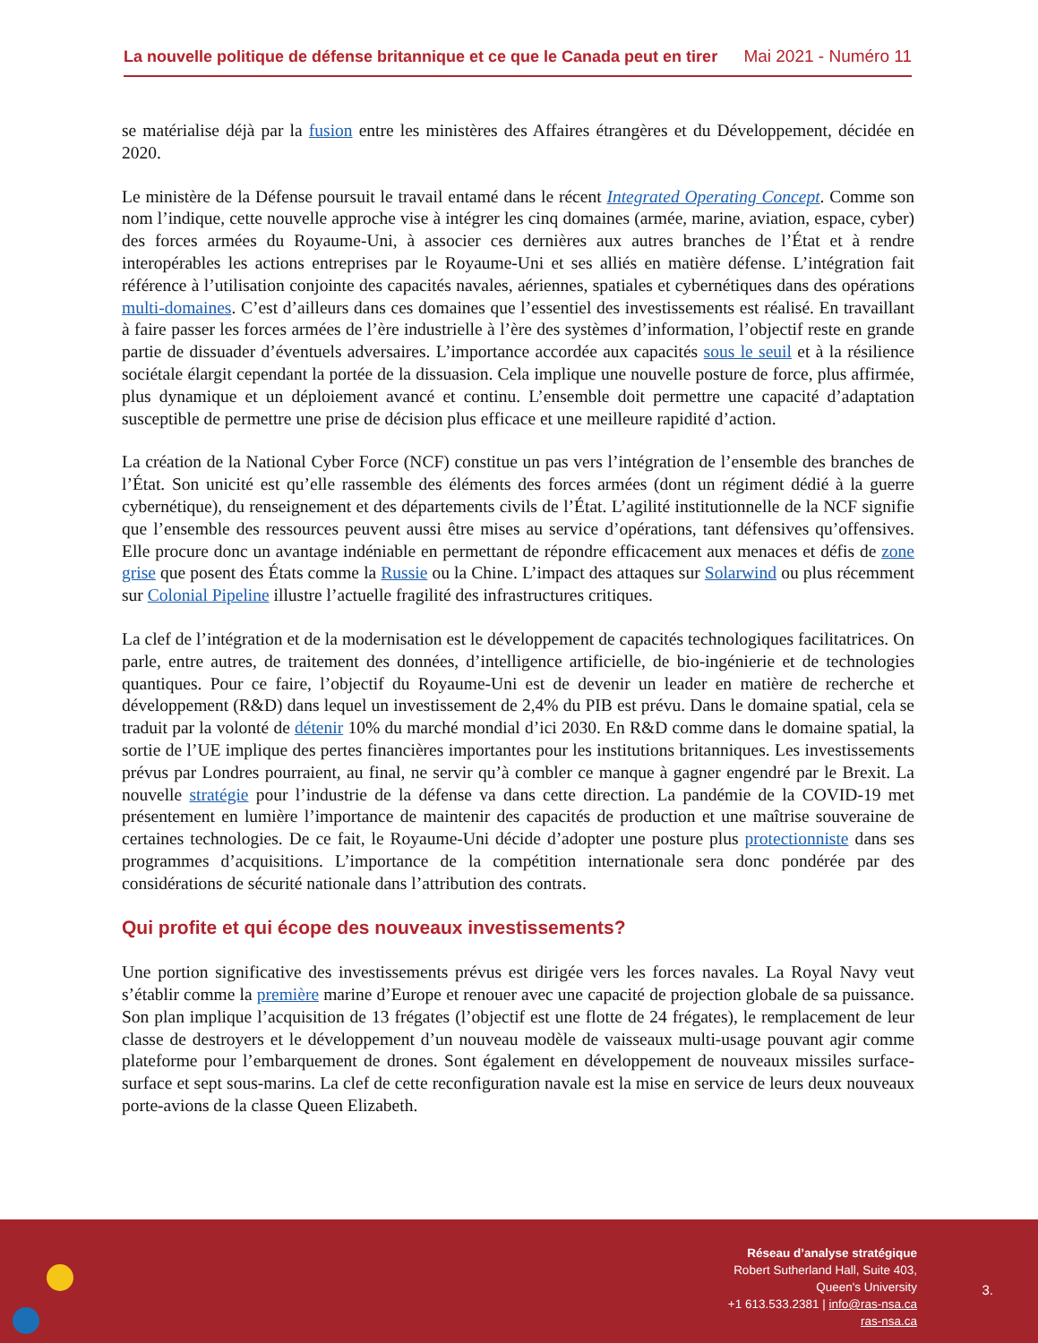La nouvelle politique de défense britannique et ce que le Canada peut en tirer Mai 2021 - Numéro 11
se matérialise déjà par la fusion entre les ministères des Affaires étrangères et du Développement, décidée en 2020.
Le ministère de la Défense poursuit le travail entamé dans le récent Integrated Operating Concept. Comme son nom l’indique, cette nouvelle approche vise à intégrer les cinq domaines (armée, marine, aviation, espace, cyber) des forces armées du Royaume-Uni, à associer ces dernières aux autres branches de l’État et à rendre interopérables les actions entreprises par le Royaume-Uni et ses alliés en matière défense. L’intégration fait référence à l’utilisation conjointe des capacités navales, aériennes, spatiales et cybernétiques dans des opérations multi-domaines. C’est d’ailleurs dans ces domaines que l’essentiel des investissements est réalisé. En travaillant à faire passer les forces armées de l’ère industrielle à l’ère des systèmes d’information, l’objectif reste en grande partie de dissuader d’éventuels adversaires. L’importance accordée aux capacités sous le seuil et à la résilience sociétale élargit cependant la portée de la dissuasion. Cela implique une nouvelle posture de force, plus affirmée, plus dynamique et un déploiement avancé et continu. L’ensemble doit permettre une capacité d’adaptation susceptible de permettre une prise de décision plus efficace et une meilleure rapidité d’action.
La création de la National Cyber Force (NCF) constitue un pas vers l’intégration de l’ensemble des branches de l’État. Son unicité est qu’elle rassemble des éléments des forces armées (dont un régiment dédié à la guerre cybernétique), du renseignement et des départements civils de l’État. L’agilité institutionnelle de la NCF signifie que l’ensemble des ressources peuvent aussi être mises au service d’opérations, tant défensives qu’offensives. Elle procure donc un avantage indéniable en permettant de répondre efficacement aux menaces et défis de zone grise que posent des États comme la Russie ou la Chine. L’impact des attaques sur Solarwind ou plus récemment sur Colonial Pipeline illustre l’actuelle fragilité des infrastructures critiques.
La clef de l’intégration et de la modernisation est le développement de capacités technologiques facilitatrices. On parle, entre autres, de traitement des données, d’intelligence artificielle, de bio-ingénierie et de technologies quantiques. Pour ce faire, l’objectif du Royaume-Uni est de devenir un leader en matière de recherche et développement (R&D) dans lequel un investissement de 2,4% du PIB est prévu. Dans le domaine spatial, cela se traduit par la volonté de détenir 10% du marché mondial d’ici 2030. En R&D comme dans le domaine spatial, la sortie de l’UE implique des pertes financières importantes pour les institutions britanniques. Les investissements prévus par Londres pourraient, au final, ne servir qu’à combler ce manque à gagner engendré par le Brexit. La nouvelle stratégie pour l’industrie de la défense va dans cette direction. La pandémie de la COVID-19 met présentement en lumière l’importance de maintenir des capacités de production et une maîtrise souveraine de certaines technologies. De ce fait, le Royaume-Uni décide d’adopter une posture plus protectionniste dans ses programmes d’acquisitions. L’importance de la compétition internationale sera donc pondérée par des considérations de sécurité nationale dans l’attribution des contrats.
Qui profite et qui écope des nouveaux investissements?
Une portion significative des investissements prévus est dirigée vers les forces navales. La Royal Navy veut s’établir comme la première marine d’Europe et renouer avec une capacité de projection globale de sa puissance. Son plan implique l’acquisition de 13 frégates (l’objectif est une flotte de 24 frégates), le remplacement de leur classe de destroyers et le développement d’un nouveau modèle de vaisseaux multi-usage pouvant agir comme plateforme pour l’embarquement de drones. Sont également en développement de nouveaux missiles surface-surface et sept sous-marins. La clef de cette reconfiguration navale est la mise en service de leurs deux nouveaux porte-avions de la classe Queen Elizabeth.
Réseau d’analyse stratégique
Robert Sutherland Hall, Suite 403,
Queen's University
+1 613.533.2381 | info@ras-nsa.ca
ras-nsa.ca
3.